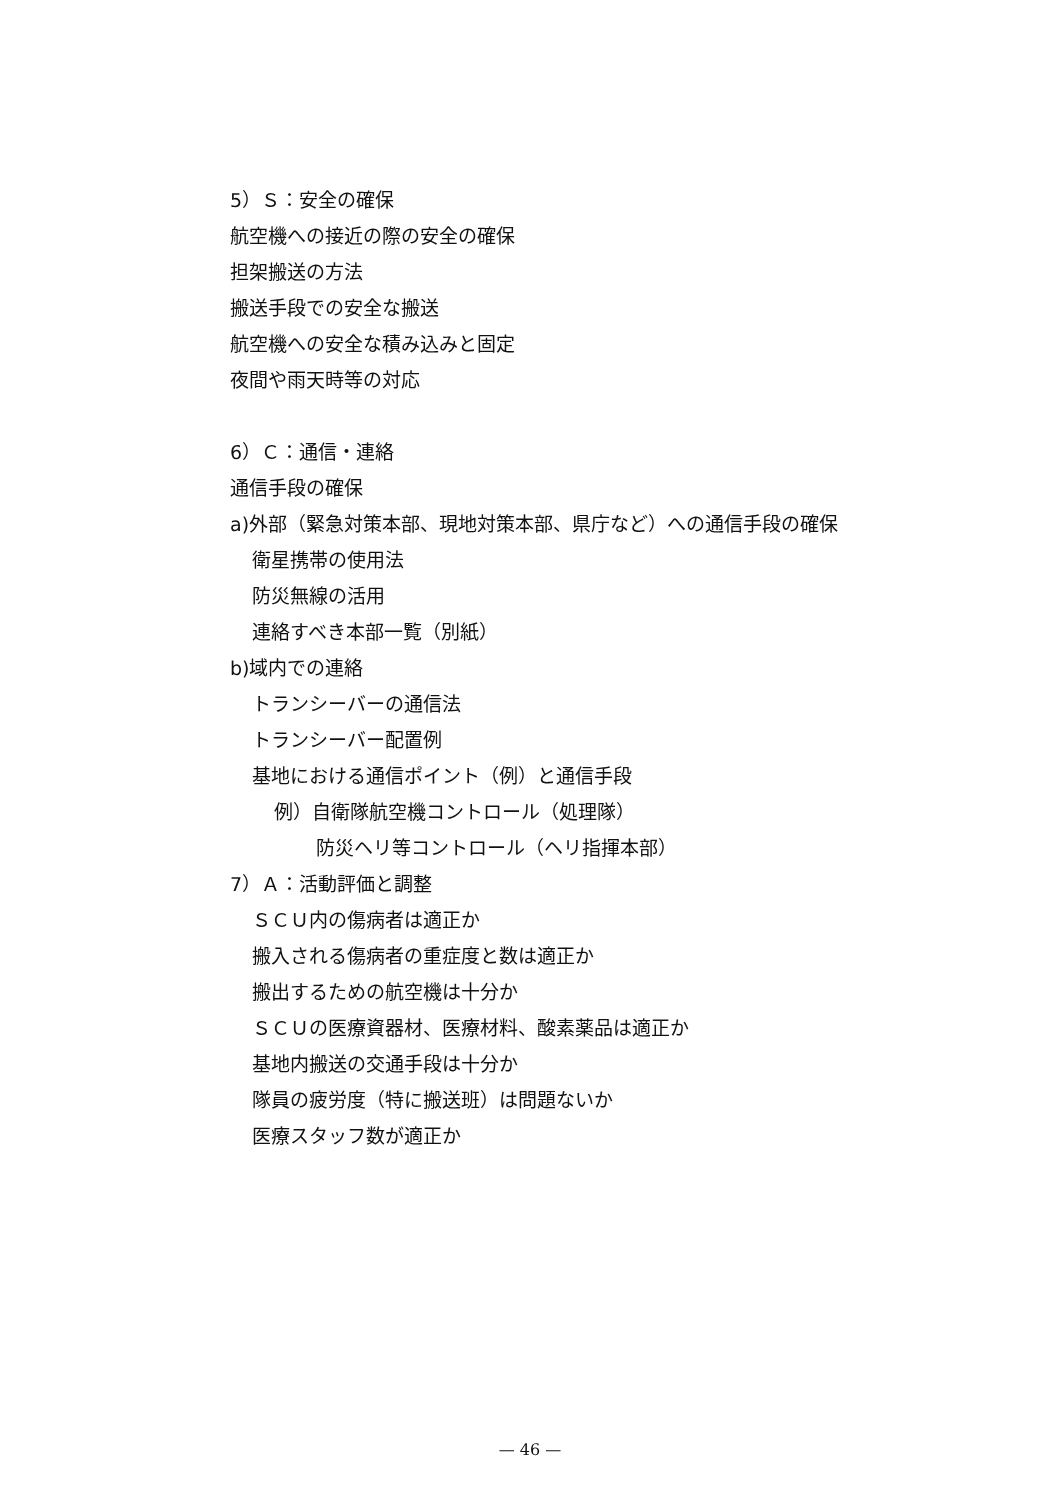5）Ｓ：安全の確保
航空機への接近の際の安全の確保
担架搬送の方法
搬送手段での安全な搬送
航空機への安全な積み込みと固定
夜間や雨天時等の対応
6）Ｃ：通信・連絡
通信手段の確保
a)外部（緊急対策本部、現地対策本部、県庁など）への通信手段の確保
衛星携帯の使用法
防災無線の活用
連絡すべき本部一覧（別紙）
b)域内での連絡
トランシーバーの通信法
トランシーバー配置例
基地における通信ポイント（例）と通信手段
例）自衛隊航空機コントロール（処理隊）
防災ヘリ等コントロール（ヘリ指揮本部）
7）Ａ：活動評価と調整
ＳＣＵ内の傷病者は適正か
搬入される傷病者の重症度と数は適正か
搬出するための航空機は十分か
ＳＣＵの医療資器材、医療材料、酸素薬品は適正か
基地内搬送の交通手段は十分か
隊員の疲労度（特に搬送班）は問題ないか
医療スタッフ数が適正か
— 46 —